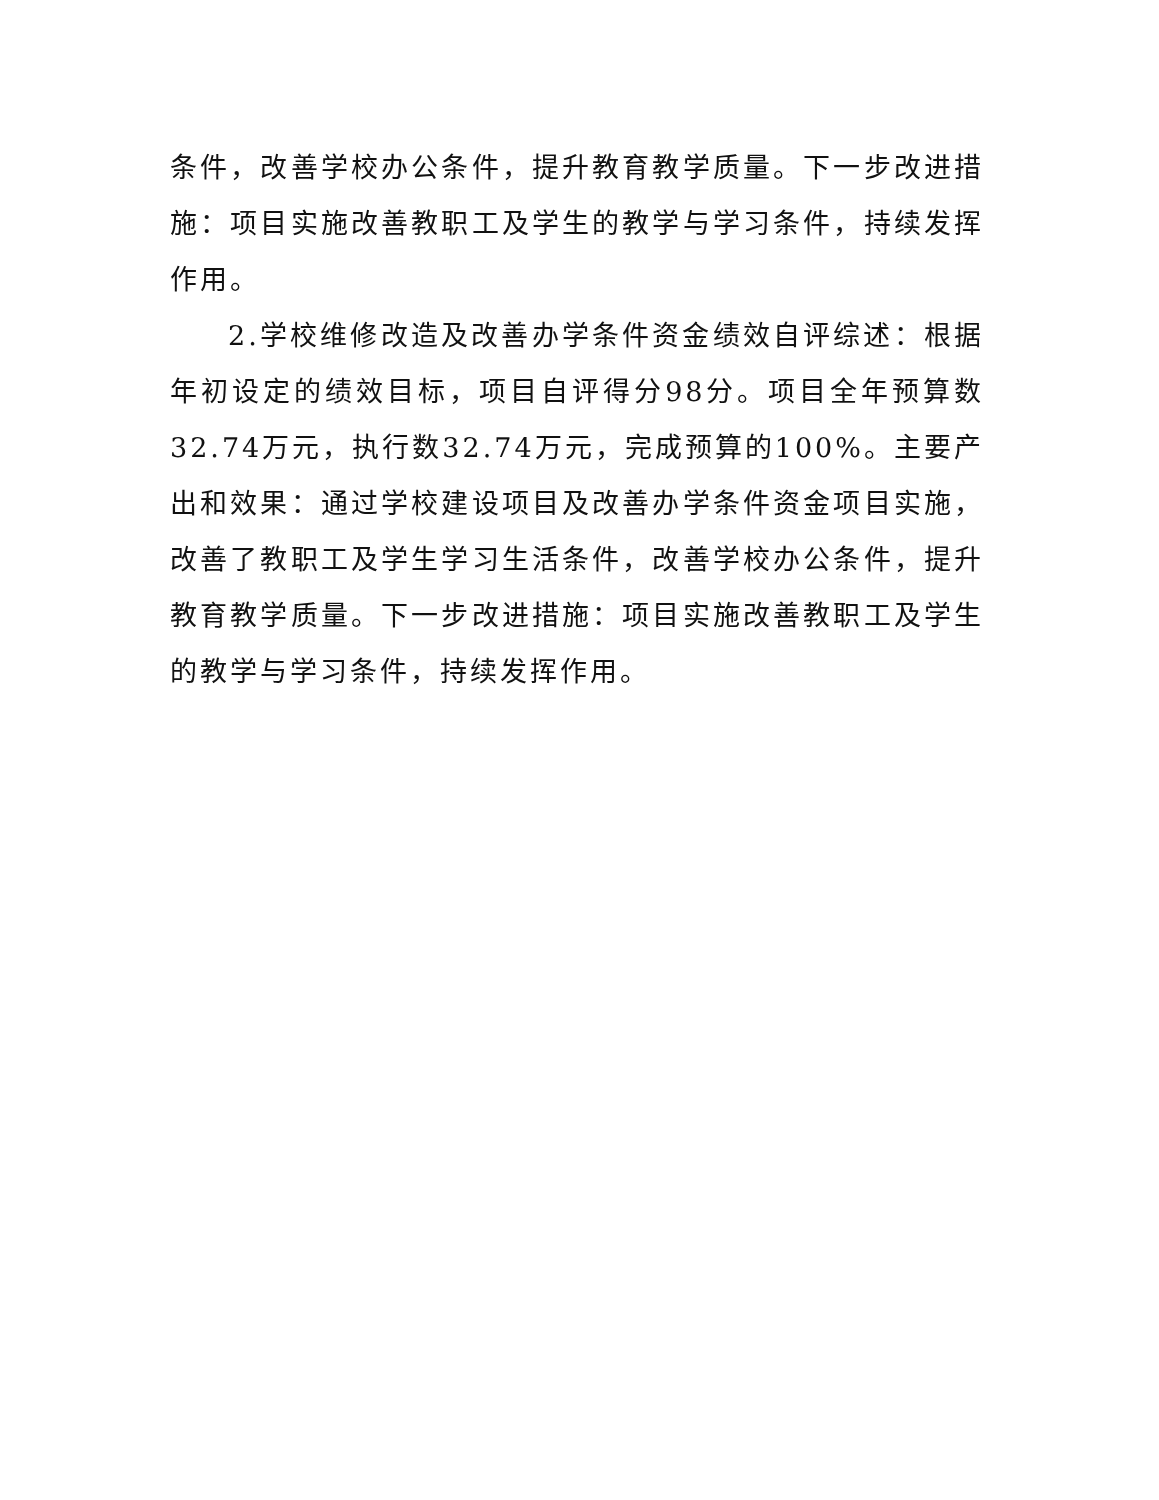条件，改善学校办公条件，提升教育教学质量。下一步改进措施：项目实施改善教职工及学生的教学与学习条件，持续发挥作用。
2.学校维修改造及改善办学条件资金绩效自评综述：根据年初设定的绩效目标，项目自评得分98分。项目全年预算数32.74万元，执行数32.74万元，完成预算的100%。主要产出和效果：通过学校建设项目及改善办学条件资金项目实施，改善了教职工及学生学习生活条件，改善学校办公条件，提升教育教学质量。下一步改进措施：项目实施改善教职工及学生的教学与学习条件，持续发挥作用。